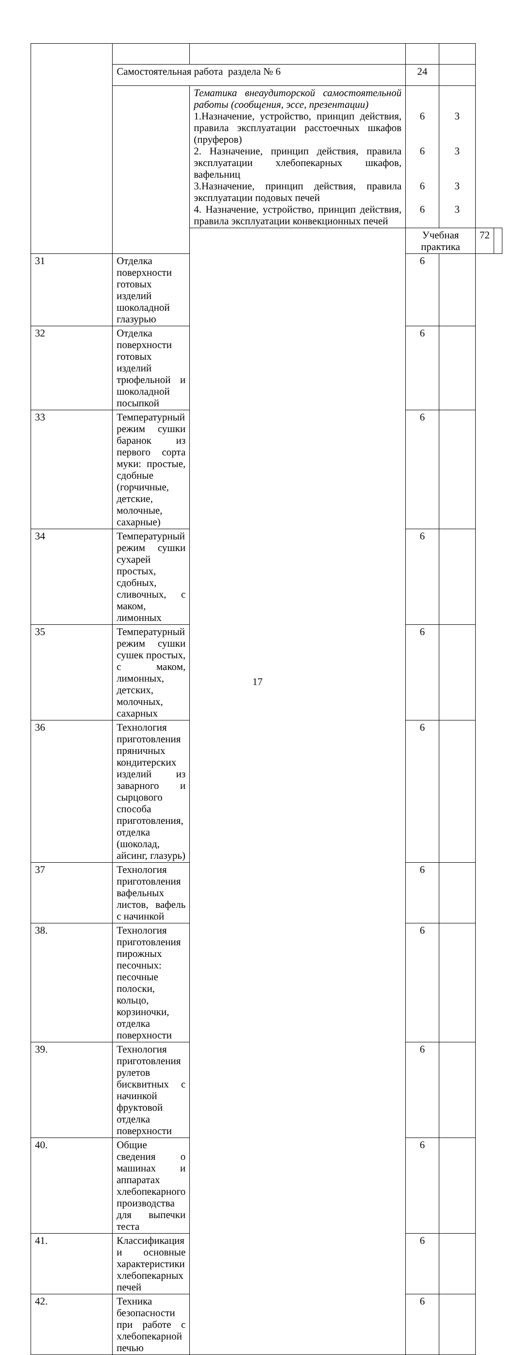| | Самостоятельная работа раздела № 6 | | 24 | | | |
| | | Тематика внеаудиторской самостоятельной работы (сообщения, эссе, презентации) 1.Назначение, устройство, принцип действия, правила эксплуатации расстоечных шкафов (пруферов) 2. Назначение, принцип действия, правила эксплуатации хлебопекарных шкафов, вафельниц 3.Назначение, принцип действия, правила эксплуатации подовых печей 4. Назначение, устройство, принцип действия, правила эксплуатации конвекционных печей | 6 6 6 6 | 3 3 3 3 | | |
| | | | Учебная практика | | 72 | |
| 31 | Отделка поверхности готовых изделий шоколадной глазурью | | 6 | | | |
| 32 | Отделка поверхности готовых изделий трюфельной и шоколадной посыпкой | | 6 | | | |
| 33 | Температурный режим сушки баранок из первого сорта муки: простые, сдобные (горчичные, детские, молочные, сахарные) | | 6 | | | |
| 34 | Температурный режим сушки сухарей простых, сдобных, сливочных, с маком, лимонных | | 6 | | | |
| 35 | Температурный режим сушки сушек простых, с маком, лимонных, детских, молочных, сахарных | | 6 | | | |
| 36 | Технология приготовления пряничных кондитерских изделий из заварного и сырцового способа приготовления, отделка (шоколад, айсинг, глазурь) | | 6 | | | |
| 37 | Технология приготовления вафельных листов, вафель с начинкой | | 6 | | | |
| 38. | Технология приготовления пирожных песочных: песочные полоски, кольцо, корзиночки, отделка поверхности | | 6 | | | |
| 39. | Технология приготовления рулетов бисквитных с начинкой фруктовой отделка поверхности | | 6 | | | |
| 40. | Общие сведения о машинах и аппаратах хлебопекарного производства для выпечки теста | | 6 | | | |
| 41. | Классификация и основные характеристики хлебопекарных печей | | 6 | | | |
| 42. | Техника безопасности при работе с хлебопекарной печью | | 6 | | | |
17